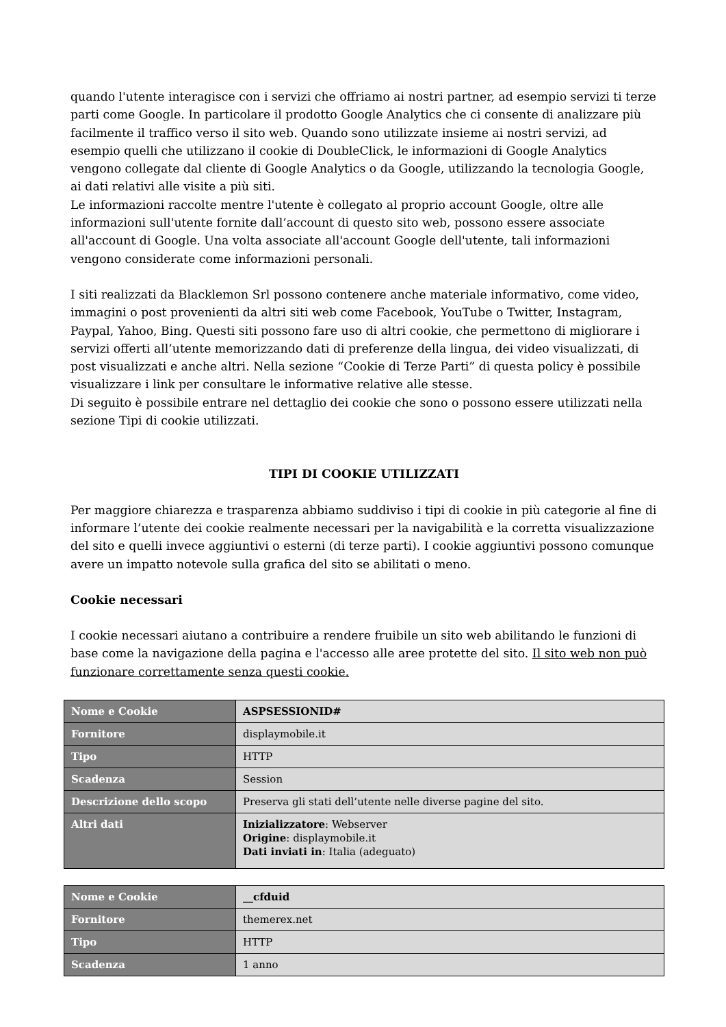quando l'utente interagisce con i servizi che offriamo ai nostri partner, ad esempio servizi ti terze parti come Google. In particolare il prodotto Google Analytics che ci consente di analizzare più facilmente il traffico verso il sito web. Quando sono utilizzate insieme ai nostri servizi, ad esempio quelli che utilizzano il cookie di DoubleClick, le informazioni di Google Analytics vengono collegate dal cliente di Google Analytics o da Google, utilizzando la tecnologia Google, ai dati relativi alle visite a più siti.
Le informazioni raccolte mentre l'utente è collegato al proprio account Google, oltre alle informazioni sull'utente fornite dall’account di questo sito web, possono essere associate all'account di Google. Una volta associate all'account Google dell'utente, tali informazioni vengono considerate come informazioni personali.
I siti realizzati da Blacklemon Srl possono contenere anche materiale informativo, come video, immagini o post provenienti da altri siti web come Facebook, YouTube o Twitter, Instagram, Paypal, Yahoo, Bing. Questi siti possono fare uso di altri cookie, che permettono di migliorare i servizi offerti all’utente memorizzando dati di preferenze della lingua, dei video visualizzati, di post visualizzati e anche altri. Nella sezione “Cookie di Terze Parti” di questa policy è possibile visualizzare i link per consultare le informative relative alle stesse.
Di seguito è possibile entrare nel dettaglio dei cookie che sono o possono essere utilizzati nella sezione Tipi di cookie utilizzati.
TIPI DI COOKIE UTILIZZATI
Per maggiore chiarezza e trasparenza abbiamo suddiviso i tipi di cookie in più categorie al fine di informare l’utente dei cookie realmente necessari per la navigabilità e la corretta visualizzazione del sito e quelli invece aggiuntivi o esterni (di terze parti). I cookie aggiuntivi possono comunque avere un impatto notevole sulla grafica del sito se abilitati o meno.
Cookie necessari
I cookie necessari aiutano a contribuire a rendere fruibile un sito web abilitando le funzioni di base come la navigazione della pagina e l'accesso alle aree protette del sito. Il sito web non può funzionare correttamente senza questi cookie.
| Nome e Cookie | ASPSESSIONID# |
| Fornitore | displaymobile.it |
| Tipo | HTTP |
| Scadenza | Session |
| Descrizione dello scopo | Preserva gli stati dell’utente nelle diverse pagine del sito. |
| Altri dati | Inizializzatore : Webserver Origine : displaymobile.it Dati inviati in : Italia (adeguato) |
| Nome e Cookie | __cfduid |
| Fornitore | themerex.net |
| Tipo | HTTP |
| Scadenza | 1 anno |